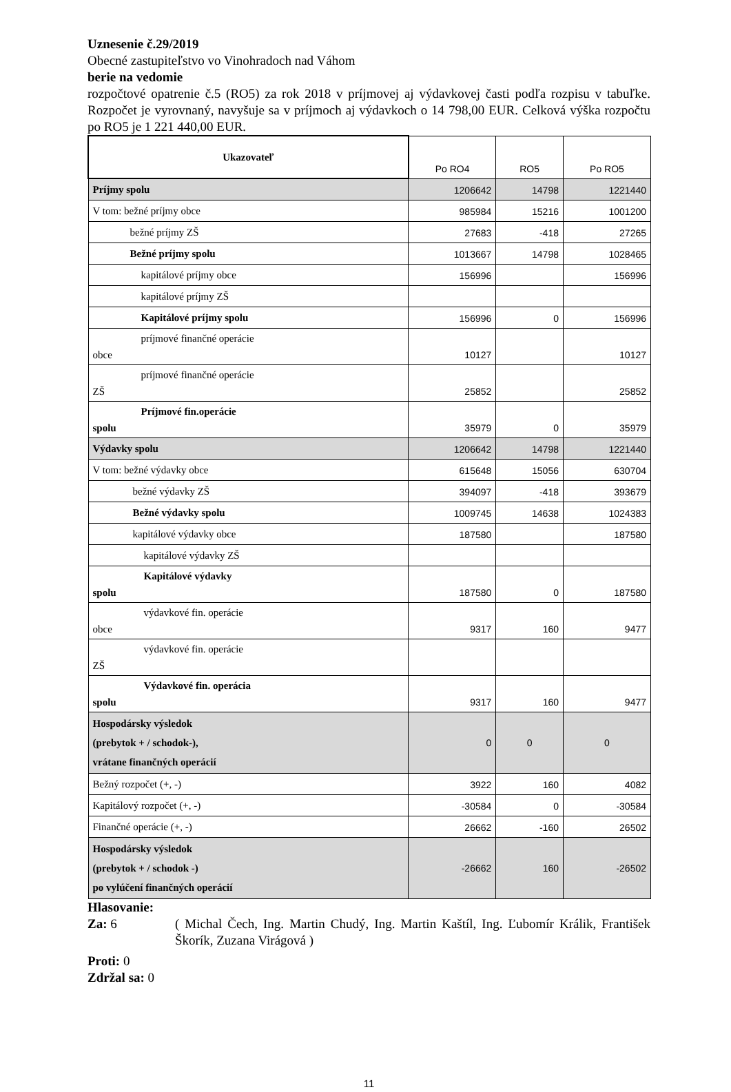Uznesenie č.29/2019
Obecné zastupiteľstvo vo Vinohradoch nad Váhom
berie na vedomie
rozpočtové opatrenie č.5 (RO5) za rok 2018 v príjmovej aj výdavkovej časti podľa rozpisu v tabuľke. Rozpočet je vyrovnaný, navyšuje sa v príjmoch aj výdavkoch o 14 798,00 EUR. Celková výška rozpočtu po RO5 je 1 221 440,00 EUR.
| Ukazovateľ | Po RO4 | RO5 | Po RO5 |
| --- | --- | --- | --- |
| Príjmy spolu | 1206642 | 14798 | 1221440 |
| V tom: bežné príjmy obce | 985984 | 15216 | 1001200 |
| bežné príjmy ZŠ | 27683 | -418 | 27265 |
| Bežné príjmy spolu | 1013667 | 14798 | 1028465 |
| kapitálové príjmy obce | 156996 | | 156996 |
| kapitálové príjmy ZŠ | | | |
| Kapitálové príjmy spolu | 156996 | 0 | 156996 |
| príjmové finančné operácie obce | 10127 | | 10127 |
| príjmové finančné operácie ZŠ | 25852 | | 25852 |
| Príjmové fin.operácie spolu | 35979 | 0 | 35979 |
| Výdavky spolu | 1206642 | 14798 | 1221440 |
| V tom: bežné výdavky obce | 615648 | 15056 | 630704 |
| bežné výdavky ZŠ | 394097 | -418 | 393679 |
| Bežné výdavky spolu | 1009745 | 14638 | 1024383 |
| kapitálové výdavky obce | 187580 | | 187580 |
| kapitálové výdavky ZŠ | | | |
| Kapitálové výdavky spolu | 187580 | 0 | 187580 |
| výdavkové fin. operácie obce | 9317 | 160 | 9477 |
| výdavkové fin. operácie ZŠ | | | |
| Výdavkové fin. operácia spolu | 9317 | 160 | 9477 |
| Hospodársky výsledok (prebytok + / schodok-), vrátane finančných operácií | 0 | 0 | 0 |
| Bežný rozpočet (+, -) | 3922 | 160 | 4082 |
| Kapitálový rozpočet (+, -) | -30584 | 0 | -30584 |
| Finančné operácie (+, -) | 26662 | -160 | 26502 |
| Hospodársky výsledok (prebytok + / schodok -) po vylúčení finančných operácií | -26662 | 160 | -26502 |
Hlasovanie:
Za: 6 ( Michal Čech, Ing. Martin Chudý, Ing. Martin Kaštíl, Ing. Ľubomír Králik, František Škorík, Zuzana Virágová )
Proti: 0
Zdržal sa: 0
11